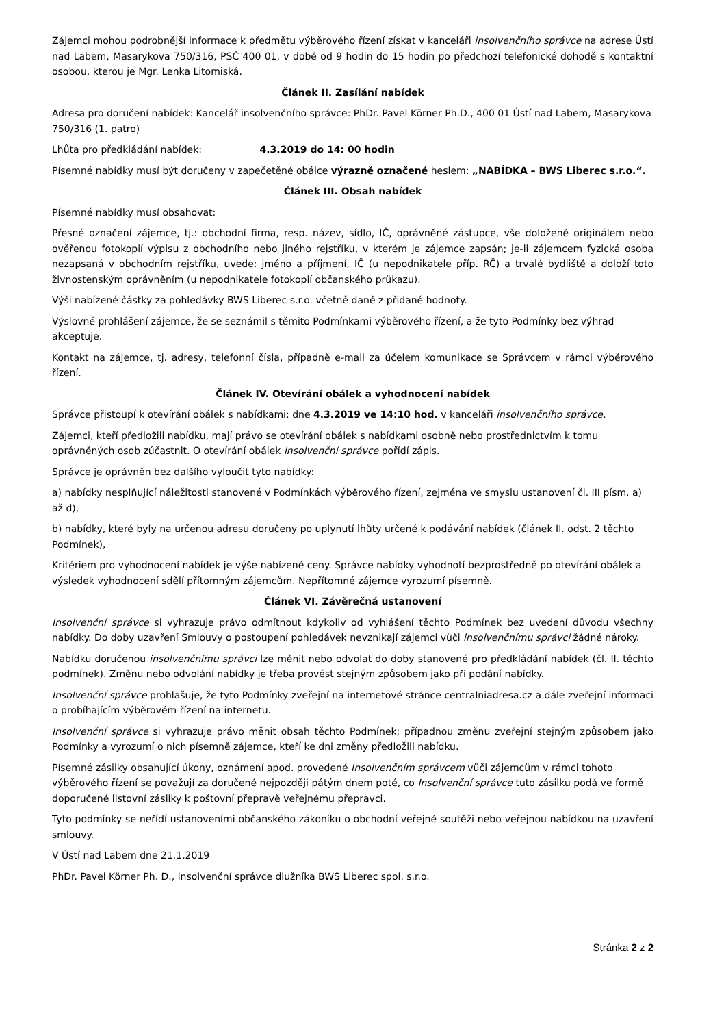Zájemci mohou podrobnější informace k předmětu výběrového řízení získat v kanceláři insolvenčního správce na adrese Ústí nad Labem, Masarykova 750/316, PSČ 400 01, v době od 9 hodin do 15 hodin po předchozí telefonické dohodě s kontaktní osobou, kterou je Mgr. Lenka Litomiská.
Článek II. Zasílání nabídek
Adresa pro doručení nabídek: Kancelář insolvenčního správce: PhDr. Pavel Körner Ph.D., 400 01 Ústí nad Labem, Masarykova 750/316 (1. patro)
Lhůta pro předkládání nabídek: 4.3.2019 do 14: 00 hodin
Písemné nabídky musí být doručeny v zapečetěné obálce výrazně označené heslem: „NABÍDKA – BWS Liberec s.r.o.“.
Článek III. Obsah nabídek
Písemné nabídky musí obsahovat:
Přesné označení zájemce, tj.: obchodní firma, resp. název, sídlo, IČ, oprávněné zástupce, vše doložené originálem nebo ověřenou fotokopií výpisu z obchodního nebo jiného rejstříku, v kterém je zájemce zapsán; je-li zájemcem fyzická osoba nezapsaná v obchodním rejstříku, uvede: jméno a příjmení, IČ (u nepodnikatele příp. RČ) a trvalé bydliště a doloží toto živnostenským oprávněním (u nepodnikatele fotokopií občanského průkazu).
Výši nabízené částky za pohledávky BWS Liberec s.r.o. včetně daně z přidané hodnoty.
Výslovné prohlášení zájemce, že se seznámil s těmito Podmínkami výběrového řízení, a že tyto Podmínky bez výhrad akceptuje.
Kontakt na zájemce, tj. adresy, telefonní čísla, případně e-mail za účelem komunikace se Správcem v rámci výběrového řízení.
Článek IV. Otevírání obálek a vyhodnocení nabídek
Správce přistoupí k otevírání obálek s nabídkami: dne 4.3.2019 ve 14:10 hod. v kanceláři insolvenčního správce.
Zájemci, kteří předložili nabídku, mají právo se otevírání obálek s nabídkami osobně nebo prostřednictvím k tomu oprávněných osob zúčastnit. O otevírání obálek insolvenční správce pořídí zápis.
Správce je oprávněn bez dalšího vyloučit tyto nabídky:
a) nabídky nesplňující náležitosti stanovené v Podmínkách výběrového řízení, zejména ve smyslu ustanovení čl. III písm. a) až d),
b) nabídky, které byly na určenou adresu doručeny po uplynutí lhůty určené k podávání nabídek (článek II. odst. 2 těchto Podmínek),
Kritériem pro vyhodnocení nabídek je výše nabízené ceny. Správce nabídky vyhodnotí bezprostředně po otevírání obálek a výsledek vyhodnocení sdělí přítomným zájemcům. Nepřítomné zájemce vyrozumí písemně.
Článek VI. Závěrečná ustanovení
Insolvenční správce si vyhrazuje právo odmítnout kdykoliv od vyhlášení těchto Podmínek bez uvedení důvodu všechny nabídky. Do doby uzavření Smlouvy o postoupení pohledávek nevznikají zájemci vůči insolvenčnímu správci žádné nároky.
Nabídku doručenou insolvenčnímu správci lze měnit nebo odvolat do doby stanovené pro předkládání nabídek (čl. II. těchto podmínek). Změnu nebo odvolání nabídky je třeba provést stejným způsobem jako při podání nabídky.
Insolvenční správce prohlašuje, že tyto Podmínky zveřejní na internetové stránce centralniadresa.cz a dále zveřejní informaci o probíhajícím výběrovém řízení na internetu.
Insolvenční správce si vyhrazuje právo měnit obsah těchto Podmínek; případnou změnu zveřejní stejným způsobem jako Podmínky a vyrozumí o nich písemně zájemce, kteří ke dni změny předložili nabídku.
Písemné zásilky obsahující úkony, oznámení apod. provedené Insolvenčním správcem vůči zájemcům v rámci tohoto výběrového řízení se považují za doručené nejpozději pátým dnem poté, co Insolvenční správce tuto zásilku podá ve formě doporučené listovní zásilky k poštovní přepravě veřejnému přepravci.
Tyto podmínky se neřídí ustanoveními občanského zákoníku o obchodní veřejné soutěži nebo veřejnou nabídkou na uzavření smlouvy.
V Ústí nad Labem dne 21.1.2019
PhDr. Pavel Körner Ph. D., insolvenční správce dlužníka BWS Liberec spol. s.r.o.
Stránka 2 z 2